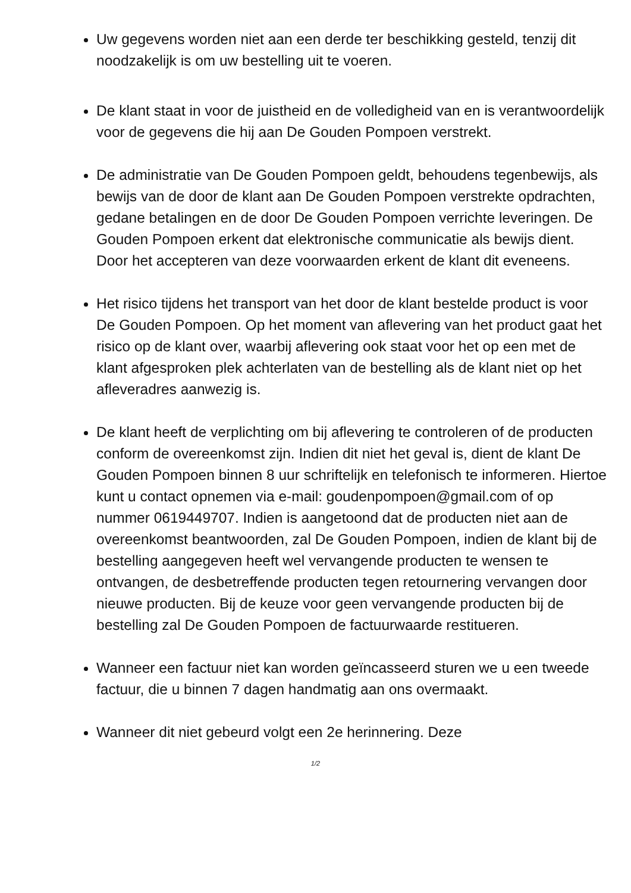Uw gegevens worden niet aan een derde ter beschikking gesteld, tenzij dit noodzakelijk is om uw bestelling uit te voeren.
De klant staat in voor de juistheid en de volledigheid van en is verantwoordelijk voor de gegevens die hij aan De Gouden Pompoen verstrekt.
De administratie van De Gouden Pompoen geldt, behoudens tegenbewijs, als bewijs van de door de klant aan De Gouden Pompoen verstrekte opdrachten, gedane betalingen en de door De Gouden Pompoen verrichte leveringen. De Gouden Pompoen erkent dat elektronische communicatie als bewijs dient. Door het accepteren van deze voorwaarden erkent de klant dit eveneens.
Het risico tijdens het transport van het door de klant bestelde product is voor De Gouden Pompoen. Op het moment van aflevering van het product gaat het risico op de klant over, waarbij aflevering ook staat voor het op een met de klant afgesproken plek achterlaten van de bestelling als de klant niet op het afleveradres aanwezig is.
De klant heeft de verplichting om bij aflevering te controleren of de producten conform de overeenkomst zijn. Indien dit niet het geval is, dient de klant De Gouden Pompoen binnen 8 uur schriftelijk en telefonisch te informeren. Hiertoe kunt u contact opnemen via e-mail: goudenpompoen@gmail.com of op nummer 0619449707. Indien is aangetoond dat de producten niet aan de overeenkomst beantwoorden, zal De Gouden Pompoen, indien de klant bij de bestelling aangegeven heeft wel vervangende producten te wensen te ontvangen, de desbetreffende producten tegen retournering vervangen door nieuwe producten. Bij de keuze voor geen vervangende producten bij de bestelling zal De Gouden Pompoen de factuurwaarde restitueren.
Wanneer een factuur niet kan worden geïncasseerd sturen we u een tweede factuur, die u binnen 7 dagen handmatig aan ons overmaakt.
Wanneer dit niet gebeurd volgt een 2e herinnering. Deze
1/2